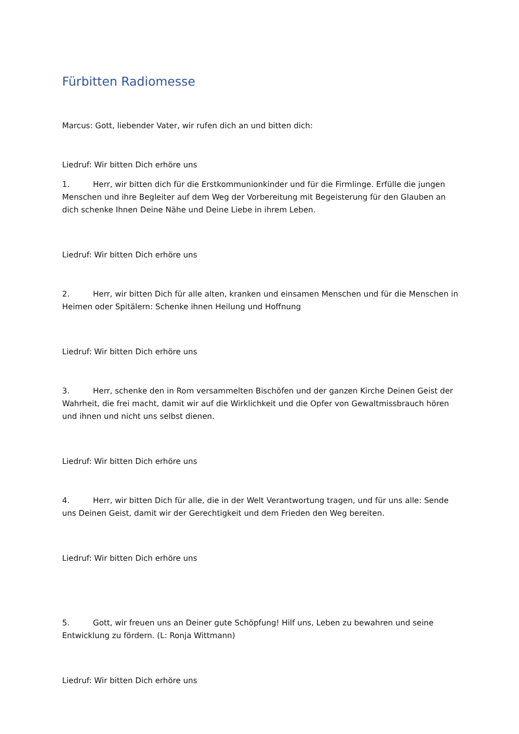Fürbitten Radiomesse
Marcus: Gott, liebender Vater, wir rufen dich an und bitten dich:
Liedruf: Wir bitten Dich erhöre uns
1. Herr, wir bitten dich für die Erstkommunionkinder und für die Firmlinge. Erfülle die jungen Menschen und ihre Begleiter auf dem Weg der Vorbereitung mit Begeisterung für den Glauben an dich schenke Ihnen Deine Nähe und Deine Liebe in ihrem Leben.
Liedruf: Wir bitten Dich erhöre uns
2. Herr, wir bitten Dich für alle alten, kranken und einsamen Menschen und für die Menschen in Heimen oder Spitälern: Schenke ihnen Heilung und Hoffnung
Liedruf: Wir bitten Dich erhöre uns
3. Herr, schenke den in Rom versammelten Bischöfen und der ganzen Kirche Deinen Geist der Wahrheit, die frei macht, damit wir auf die Wirklichkeit und die Opfer von Gewaltmissbrauch hören und ihnen und nicht uns selbst dienen.
Liedruf: Wir bitten Dich erhöre uns
4. Herr, wir bitten Dich für alle, die in der Welt Verantwortung tragen, und für uns alle: Sende uns Deinen Geist, damit wir der Gerechtigkeit und dem Frieden den Weg bereiten.
Liedruf: Wir bitten Dich erhöre uns
5. Gott, wir freuen uns an Deiner gute Schöpfung! Hilf uns, Leben zu bewahren und seine Entwicklung zu fördern. (L: Ronja Wittmann)
Liedruf: Wir bitten Dich erhöre uns